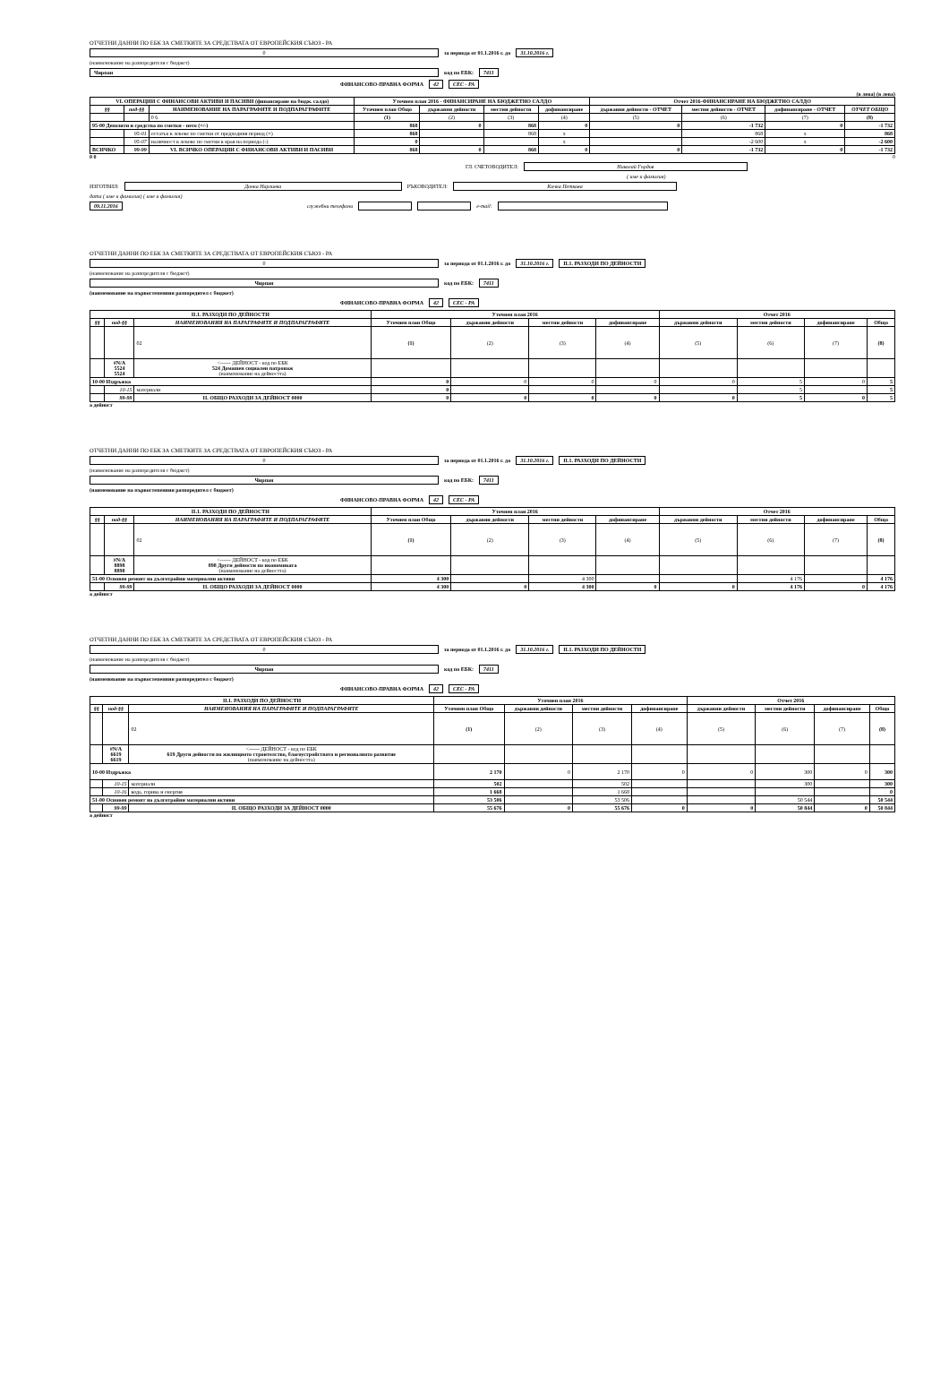ОТЧЕТНИ ДАННИ ПО ЕБК ЗА СМЕТКИТЕ ЗА СРЕДСТВАТА ОТ ЕВРОПЕЙСКИЯ СЪЮЗ - РА
0 за периода от 01.1.2016 г. до 31.10.2016 г.
(наименование на разпоредителя с бюджет)
Чирпан код по ЕБК: 7411
ФИНАНСОВО-ПРАВНА ФОРМА 42 СЕС - РА
(в лева) (в лева)
| VI. ОПЕРАЦИИ С ФИНАНСОВИ АКТИВИ И ПАСИВИ (финансиране на бюдж. салдо) | | | Уточнен план 2016 - ФИНАНСИРАНЕ НА БЮДЖЕТНО САЛДО | | | | Отчет 2016-ФИНАНСИРАНЕ НА БЮДЖЕТНО САЛДО | | | |
| --- | --- | --- | --- | --- | --- | --- | --- | --- | --- | --- |
| §§ | под-§§ | НАИМЕНОВАНИЕ НА ПАРАГРАФИТЕ И ПОДПАРАГРАФИТЕ | Уточнен план Общо | държавни дейности | местни дейности | дофинансиране | държавни дейности - ОТЧЕТ | местни дейности - ОТЧЕТ | дофинансиране - ОТЧЕТ | ОТЧЕТ ОБЩО |
| | | 0 6 | (1) | (2) | (3) | (4) | (5) | (6) | (7) | (8) |
| 95-00 Депозити и средства по сметки - нето (+/-) | | | 868 | 0 | 868 | 0 | 0 | -1 732 | 0 | -1 732 |
| | 95-01 | остатък в левове по сметки от предходния период (+) | 868 | | 868 | x | | 868 | x | 868 |
| | 95-07 | наличност в левове по сметки в края на периода (-) | 0 | | | x | | -2 600 | x | -2 600 |
| ВСИЧКО | 99-99 | VI. ВСИЧКО ОПЕРАЦИИ С ФИНАНСОВИ АКТИВИ И ПАСИВИ | 868 | 0 | 868 | 0 | 0 | -1 732 | 0 | -1 732 |
0 0 0
ГЛ. СЧЕТОВОДИТЕЛ: Николай Гърдов
( име и фамилия)
ИЗГОТВИЛ: Донка Нарлиева РЪКОВОДИТЕЛ: Кичка Петкова
дата ( име и фамилия) ( име и фамилия)
09.11.2016 служебни телефони e-mail:
ОТЧЕТНИ ДАННИ ПО ЕБК ЗА СМЕТКИТЕ ЗА СРЕДСТВАТА ОТ ЕВРОПЕЙСКИЯ СЪЮЗ - РА
0 за периода от 01.1.2016 г. до 31.10.2016 г. II.1. РАЗХОДИ ПО ДЕЙНОСТИ
(наименование на разпоредителя с бюджет)
Чирпан код по ЕБК: 7411
(наименование на първостепенния разпоредител с бюджет)
ФИНАНСОВО-ПРАВНА ФОРМА 42 СЕС - РА
| II.1. РАЗХОДИ ПО ДЕЙНОСТИ | | | Уточнен план 2016 | | | | Отчет 2016 | | | |
| --- | --- | --- | --- | --- | --- | --- | --- | --- | --- | --- |
| §§ | под-§§ | НАИМЕНОВАНИЯ НА ПАРАГРАФИТЕ И ПОДПАРАГРАФИТЕ | Уточнен план Общо | държавни дейности | местни дейности | дофинансиране | държавни дейности | местни дейности | дофинансиране | Общо |
| | | 02 | (1) | (2) | (3) | (4) | (5) | (6) | (7) | (8) |
| | #N/A 5524 5524 | <------ ДЕЙНОСТ - код по ЕБК 524 Домашен социален патронаж (наименование на дейността) | | | | | | | | |
| 10-00 Издръжка | | | 0 | 0 | 0 | 0 | 0 | 5 | 0 | 5 |
| | 10-15 | материали | 0 | | | | | 5 | | 5 |
| | 99-99 | II. ОБЩО РАЗХОДИ ЗА ДЕЙНОСТ 0000 | 0 | 0 | 0 | 0 | 0 | 5 | 0 | 5 |
а дейност
ОТЧЕТНИ ДАННИ ПО ЕБК ЗА СМЕТКИТЕ ЗА СРЕДСТВАТА ОТ ЕВРОПЕЙСКИЯ СЪЮЗ - РА
0 за периода от 01.1.2016 г. до 31.10.2016 г. II.1. РАЗХОДИ ПО ДЕЙНОСТИ
(наименование на разпоредителя с бюджет)
Чирпан код по ЕБК: 7411
(наименование на първостепенния разпоредител с бюджет)
ФИНАНСОВО-ПРАВНА ФОРМА 42 СЕС - РА
| II.1. РАЗХОДИ ПО ДЕЙНОСТИ | | | Уточнен план 2016 | | | | Отчет 2016 | | | |
| --- | --- | --- | --- | --- | --- | --- | --- | --- | --- | --- |
| §§ | под-§§ | НАИМЕНОВАНИЯ НА ПАРАГРАФИТЕ И ПОДПАРАГРАФИТЕ | Уточнен план Общо | държавни дейности | местни дейности | дофинансиране | държавни дейности | местни дейности | дофинансиране | Общо |
| | | 02 | (1) | (2) | (3) | (4) | (5) | (6) | (7) | (8) |
| | #N/A 8898 8898 | <------ ДЕЙНОСТ - код по ЕБК 898 Други дейности по икономиката (наименование на дейността) | | | | | | | | |
| 51-00 Основен ремонт на дълготрайни материални активи | | | 4 300 | | 4 300 | | | 4 176 | | 4 176 |
| | 99-99 | II. ОБЩО РАЗХОДИ ЗА ДЕЙНОСТ 0000 | 4 300 | 0 | 4 300 | 0 | 0 | 4 176 | 0 | 4 176 |
а дейност
ОТЧЕТНИ ДАННИ ПО ЕБК ЗА СМЕТКИТЕ ЗА СРЕДСТВАТА ОТ ЕВРОПЕЙСКИЯ СЪЮЗ - РА
0 за периода от 01.1.2016 г. до 31.10.2016 г. II.1. РАЗХОДИ ПО ДЕЙНОСТИ
(наименование на разпоредителя с бюджет)
Чирпан код по ЕБК: 7411
(наименование на първостепенния разпоредител с бюджет)
ФИНАНСОВО-ПРАВНА ФОРМА 42 СЕС - РА
| II.1. РАЗХОДИ ПО ДЕЙНОСТИ | | | Уточнен план 2016 | | | | Отчет 2016 | | | |
| --- | --- | --- | --- | --- | --- | --- | --- | --- | --- | --- |
| §§ | под-§§ | НАИМЕНОВАНИЯ НА ПАРАГРАФИТЕ И ПОДПАРАГРАФИТЕ | Уточнен план Общо | държавни дейности | местни дейности | дофинансиране | държавни дейности | местни дейности | дофинансиране | Общо |
| | | 02 | (1) | (2) | (3) | (4) | (5) | (6) | (7) | (8) |
| | #N/A 6619 6619 | <------ ДЕЙНОСТ - код по ЕБК 619 Други дейности по жилищното строителство, благоустройството и регионалното развитие (наименование на дейността) | | | | | | | | |
| 10-00 Издръжка | | | 2 170 | 0 | 2 170 | 0 | 0 | 300 | 0 | 300 |
| | 10-15 | материали | 502 | | 502 | | | 300 | | 300 |
| | 10-16 | вода, горива и енергия | 1 668 | | 1 668 | | | | | 0 |
| 51-00 Основен ремонт на дълготрайни материални активи | | | 53 506 | | 53 506 | | | 50 544 | | 50 544 |
| | 99-99 | II. ОБЩО РАЗХОДИ ЗА ДЕЙНОСТ 0000 | 55 676 | 0 | 55 676 | 0 | 0 | 50 844 | 0 | 50 844 |
а дейност